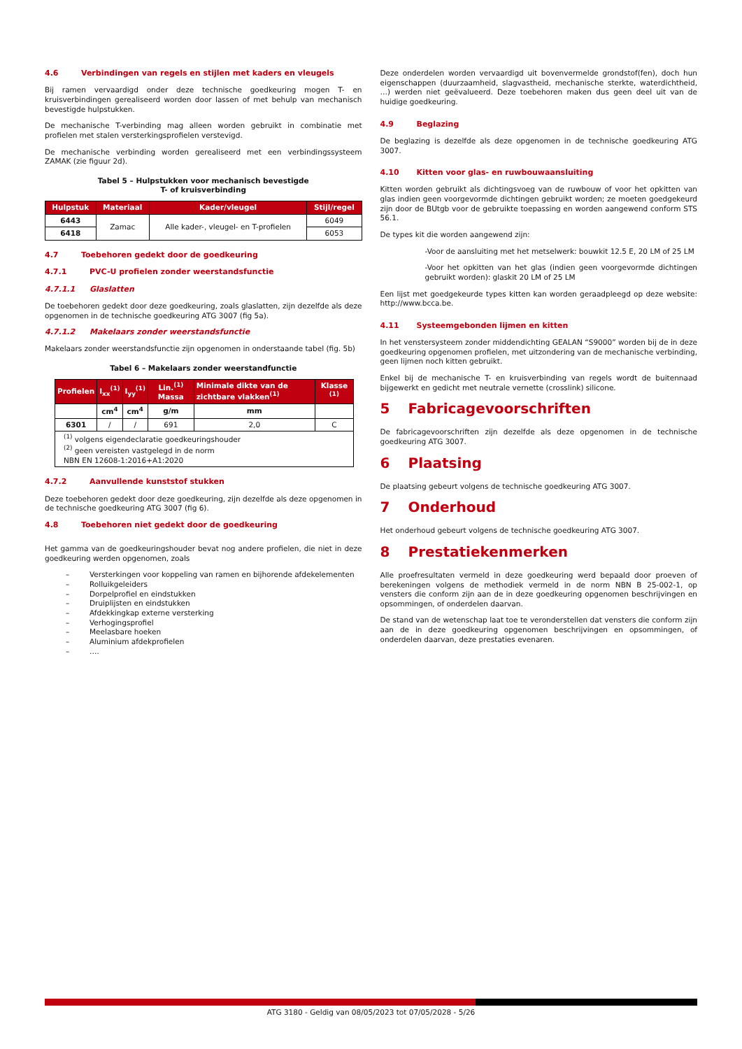4.6 Verbindingen van regels en stijlen met kaders en vleugels
Bij ramen vervaardigd onder deze technische goedkeuring mogen T- en kruisverbindingen gerealiseerd worden door lassen of met behulp van mechanisch bevestigde hulpstukken.
De mechanische T-verbinding mag alleen worden gebruikt in combinatie met profielen met stalen versterkingsprofielen verstevigd.
De mechanische verbinding worden gerealiseerd met een verbindingssysteem ZAMAK (zie figuur 2d).
Tabel 5 – Hulpstukken voor mechanisch bevestigde
T- of kruisverbinding
| Hulpstuk | Materiaal | Kader/vleugel | Stijl/regel |
| --- | --- | --- | --- |
| 6443 | Zamac | Alle kader-, vleugel- en T-profielen | 6049 |
| 6418 | | | 6053 |
4.7 Toebehoren gedekt door de goedkeuring
4.7.1 PVC-U profielen zonder weerstandsfunctie
4.7.1.1 Glaslatten
De toebehoren gedekt door deze goedkeuring, zoals glaslatten, zijn dezelfde als deze opgenomen in de technische goedkeuring ATG 3007 (fig 5a).
4.7.1.2 Makelaars zonder weerstandsfunctie
Makelaars zonder weerstandsfunctie zijn opgenomen in onderstaande tabel (fig. 5b)
Tabel 6 – Makelaars zonder weerstandfunctie
| Profielen | I<sub>xx</sub><sup>(1)</sup> | I<sub>yy</sub><sup>(1)</sup> | Lin.<sup>(1)</sup> Massa | Minimale dikte van de zichtbare vlakken<sup>(1)</sup> | Klasse <sup>(1)</sup> |
| --- | --- | --- | --- | --- | --- |
| | cm<sup>4</sup> | cm<sup>4</sup> | g/m | mm | |
| 6301 | / | / | 691 | 2,0 | C |
| <sup>(1)</sup> volgens eigendeclaratie goedkeuringshouder <sup>(2)</sup> geen vereisten vastgelegd in de norm NBN EN 12608-1:2016+A1:2020 | | | | | |
4.7.2 Aanvullende kunststof stukken
Deze toebehoren gedekt door deze goedkeuring, zijn dezelfde als deze opgenomen in de technische goedkeuring ATG 3007 (fig 6).
4.8 Toebehoren niet gedekt door de goedkeuring
Het gamma van de goedkeuringshouder bevat nog andere profielen, die niet in deze goedkeuring werden opgenomen, zoals
– Versterkingen voor koppeling van ramen en bijhorende afdekelementen
– Rolluikgeleiders
– Dorpelprofiel en eindstukken
– Druiplijsten en eindstukken
– Afdekkingkap externe versterking
– Verhogingsprofiel
– Meelasbare hoeken
– Aluminium afdekprofielen
– ….
Deze onderdelen worden vervaardigd uit bovenvermelde grondstof(fen), doch hun eigenschappen (duurzaamheid, slagvastheid, mechanische sterkte, waterdichtheid, …) werden niet geëvalueerd. Deze toebehoren maken dus geen deel uit van de huidige goedkeuring.
4.9 Beglazing
De beglazing is dezelfde als deze opgenomen in de technische goedkeuring ATG 3007.
4.10 Kitten voor glas- en ruwbouwaansluiting
Kitten worden gebruikt als dichtingsvoeg van de ruwbouw of voor het opkitten van glas indien geen voorgevormde dichtingen gebruikt worden; ze moeten goedgekeurd zijn door de BUtgb voor de gebruikte toepassing en worden aangewend conform STS 56.1.
De types kit die worden aangewend zijn:
-Voor de aansluiting met het metselwerk: bouwkit 12.5 E, 20 LM of 25 LM
-Voor het opkitten van het glas (indien geen voorgevormde dichtingen gebruikt worden): glaskit 20 LM of 25 LM
Een lijst met goedgekeurde types kitten kan worden geraadpleegd op deze website: http://www.bcca.be.
4.11 Systeemgebonden lijmen en kitten
In het venstersysteem zonder middendichting GEALAN “S9000” worden bij de in deze goedkeuring opgenomen profielen, met uitzondering van de mechanische verbinding, geen lijmen noch kitten gebruikt.
Enkel bij de mechanische T- en kruisverbinding van regels wordt de buitennaad bijgewerkt en gedicht met neutrale vernette (crosslink) silicone.
5 Fabricagevoorschriften
De fabricagevoorschriften zijn dezelfde als deze opgenomen in de technische goedkeuring ATG 3007.
6 Plaatsing
De plaatsing gebeurt volgens de technische goedkeuring ATG 3007.
7 Onderhoud
Het onderhoud gebeurt volgens de technische goedkeuring ATG 3007.
8 Prestatiekenmerken
Alle proefresultaten vermeld in deze goedkeuring werd bepaald door proeven of berekeningen volgens de methodiek vermeld in de norm NBN B 25-002-1, op vensters die conform zijn aan de in deze goedkeuring opgenomen beschrijvingen en opsommingen, of onderdelen daarvan.
De stand van de wetenschap laat toe te veronderstellen dat vensters die conform zijn aan de in deze goedkeuring opgenomen beschrijvingen en opsommingen, of onderdelen daarvan, deze prestaties evenaren.
ATG 3180 - Geldig van 08/05/2023 tot 07/05/2028 - 5/26